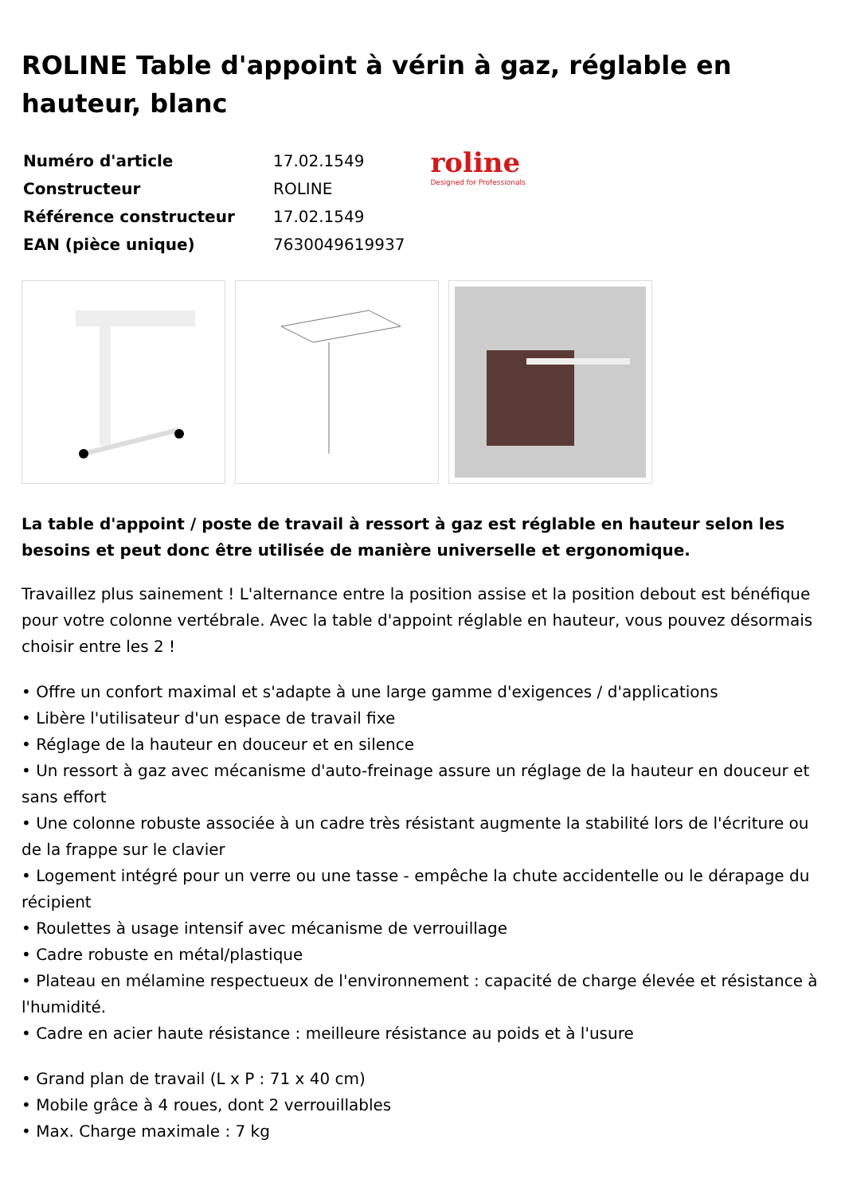ROLINE Table d'appoint à vérin à gaz, réglable en hauteur, blanc
| Numéro d'article | 17.02.1549 |
| Constructeur | ROLINE |
| Référence constructeur | 17.02.1549 |
| EAN (pièce unique) | 7630049619937 |
roline
Designed for Professionals
La table d'appoint / poste de travail à ressort à gaz est réglable en hauteur selon les besoins et peut donc être utilisée de manière universelle et ergonomique.
Travaillez plus sainement ! L'alternance entre la position assise et la position debout est bénéfique pour votre colonne vertébrale. Avec la table d'appoint réglable en hauteur, vous pouvez désormais choisir entre les 2 !
• Offre un confort maximal et s'adapte à une large gamme d'exigences / d'applications
• Libère l'utilisateur d'un espace de travail fixe
• Réglage de la hauteur en douceur et en silence
• Un ressort à gaz avec mécanisme d'auto-freinage assure un réglage de la hauteur en douceur et sans effort
• Une colonne robuste associée à un cadre très résistant augmente la stabilité lors de l'écriture ou de la frappe sur le clavier
• Logement intégré pour un verre ou une tasse - empêche la chute accidentelle ou le dérapage du récipient
• Roulettes à usage intensif avec mécanisme de verrouillage
• Cadre robuste en métal/plastique
• Plateau en mélamine respectueux de l'environnement : capacité de charge élevée et résistance à l'humidité.
• Cadre en acier haute résistance : meilleure résistance au poids et à l'usure
• Grand plan de travail (L x P : 71 x 40 cm)
• Mobile grâce à 4 roues, dont 2 verrouillables
• Max. Charge maximale : 7 kg